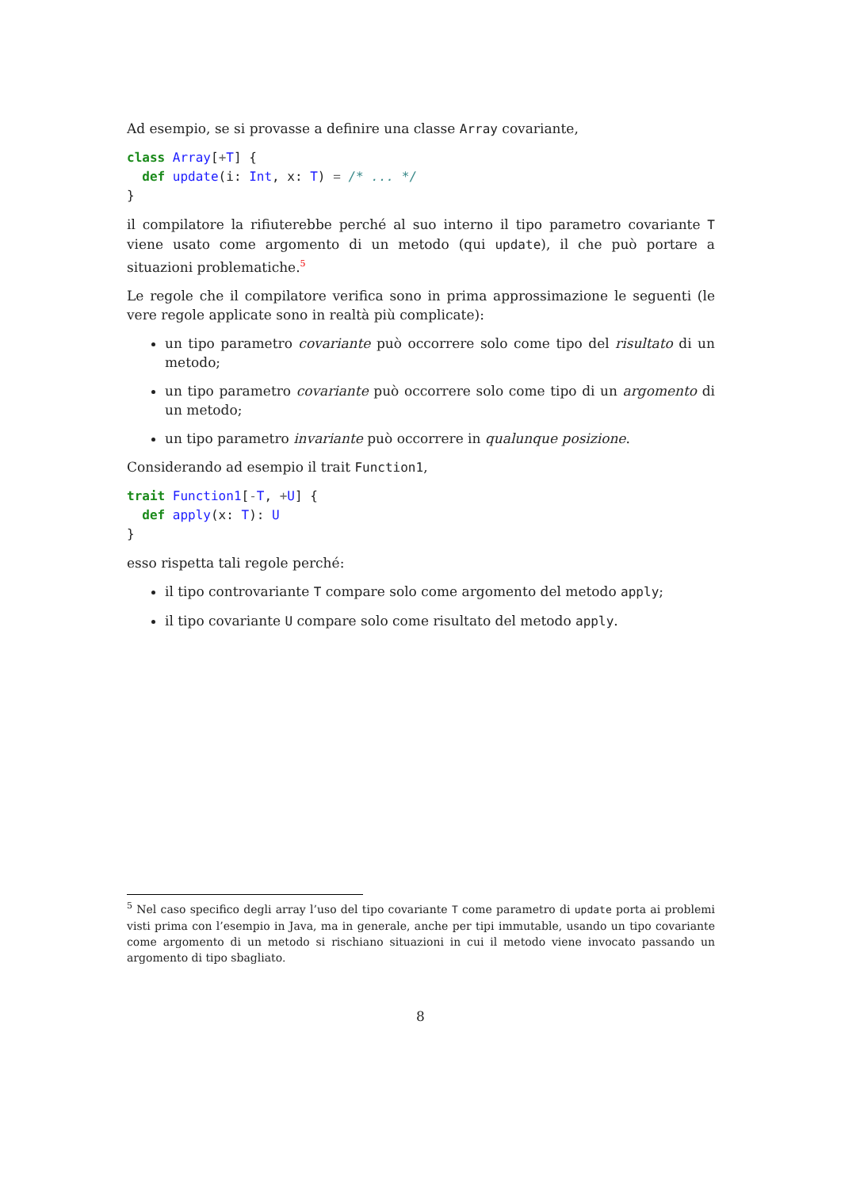Ad esempio, se si provasse a definire una classe Array covariante,
class Array[+T] {
  def update(i: Int, x: T) = /* ... */
}
il compilatore la rifiuterebbe perché al suo interno il tipo parametro covariante T viene usato come argomento di un metodo (qui update), il che può portare a situazioni problematiche.<sup>5</sup>
Le regole che il compilatore verifica sono in prima approssimazione le seguenti (le vere regole applicate sono in realtà più complicate):
un tipo parametro covariante può occorrere solo come tipo del risultato di un metodo;
un tipo parametro covariante può occorrere solo come tipo di un argomento di un metodo;
un tipo parametro invariante può occorrere in qualunque posizione.
Considerando ad esempio il trait Function1,
trait Function1[-T, +U] {
  def apply(x: T): U
}
esso rispetta tali regole perché:
il tipo controvariante T compare solo come argomento del metodo apply;
il tipo covariante U compare solo come risultato del metodo apply.
<sup>5</sup> Nel caso specifico degli array l’uso del tipo covariante T come parametro di update porta ai problemi visti prima con l’esempio in Java, ma in generale, anche per tipi immutable, usando un tipo covariante come argomento di un metodo si rischiano situazioni in cui il metodo viene invocato passando un argomento di tipo sbagliato.
8